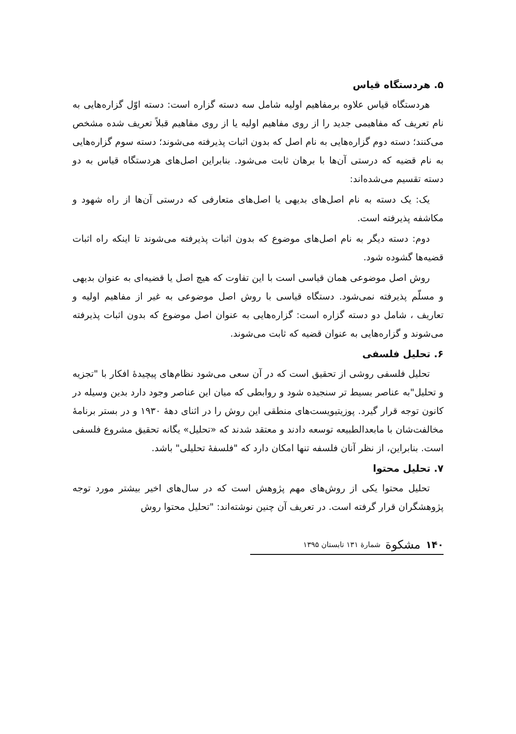۵. هردستگاه قیاس
هردستگاه قیاس علاوه برمفاهیم اولیه شامل سه دسته گزاره است: دسته اوّل گزاره‌هایی به نام تعریف که مفاهیمی جدید را از روی مفاهیم اولیه یا از روی مفاهیم قبلاً تعریف شده مشخص می‌کنند؛ دسته دوم گزاره‌هایی به نام اصل که بدون اثبات پذیرفته می‌شوند؛ دسته سوم گزاره‌هایی به نام قضیه که درستی آن‌ها با برهان ثابت می‌شود. بنابراین اصل‌های هردستگاه قیاس به دو دسته تقسیم می‌شده‌اند:
یک: یک دسته به نام اصل‌های بدیهی یا اصل‌های متعارفی که درستی آن‌ها از راه شهود و مکاشفه پذیرفته است.
دوم: دسته دیگر به نام اصل‌های موضوع که بدون اثبات پذیرفته می‌شوند تا اینکه راه اثبات قضیه‌ها گشوده شود.
روش اصل موضوعی همان قیاسی است با این تفاوت که هیچ اصل یا قضیه‌ای به عنوان بدیهی و مسلّم پذیرفته نمی‌شود. دستگاه قیاسی با روش اصل موضوعی به غیر از مفاهیم اولیه و تعاریف ، شامل دو دسته گزاره است: گزاره‌هایی به عنوان اصل موضوع که بدون اثبات پذیرفته می‌شوند و گزاره‌هایی به عنوان قضیه که ثابت می‌شوند.
۶. تحلیل فلسفی
تحلیل فلسفی روشی از تحقیق است که در آن سعی می‌شود نظام‌های پیچیدهٔ افکار با "تجزیه و تحلیل"به عناصر بسیط تر سنجیده شود و روابطی که میان این عناصر وجود دارد بدین وسیله در کانون توجه قرار گیرد. پوزیتیویست‌های منطقی این روش را در اثنای دههٔ ۱۹۳۰ و در بستر برنامهٔ مخالفت‌شان با مابعدالطبیعه توسعه دادند و معتقد شدند که «تحلیل» یگانه تحقیق مشروع فلسفی است. بنابراین، از نظر آنان فلسفه تنها امکان دارد که "فلسفهٔ تحلیلی" باشد.
۷. تحلیل محتوا
تحلیل محتوا یکی از روش‌های مهم پژوهش است که در سال‌های اخیر بیشتر مورد توجه پژوهشگران قرار گرفته است. در تعریف آن چنین نوشته‌اند: "تحلیل محتوا روش
۱۴۰ مشکوة شمارهٔ ۱۳۱ تابستان ۱۳۹۵